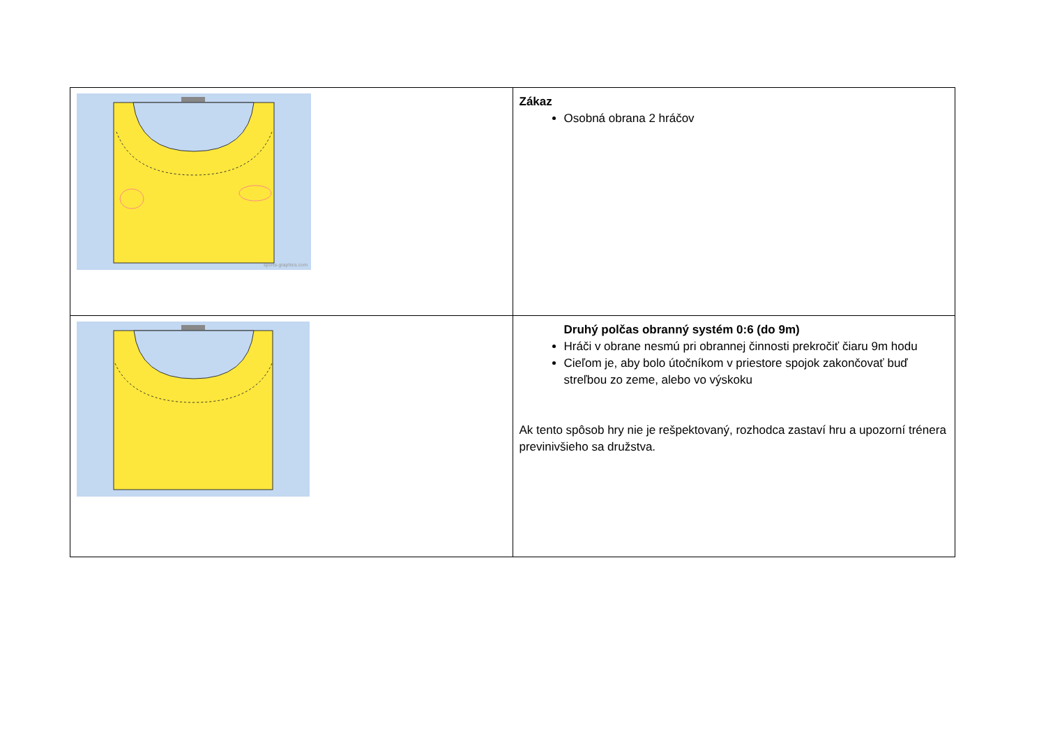| sports-graphics.com | Zákaz Osobná obrana 2 hráčov |
| | Druhý polčas obranný systém 0:6 (do 9m) Hráči v obrane nesmú pri obrannej činnosti prekročiť čiaru 9m hodu Cieľom je, aby bolo útočníkom v priestore spojok zakončovať buď streľbou zo zeme, alebo vo výskoku Ak tento spôsob hry nie je rešpektovaný, rozhodca zastaví hru a upozorní trénera previnivšieho sa družstva. |